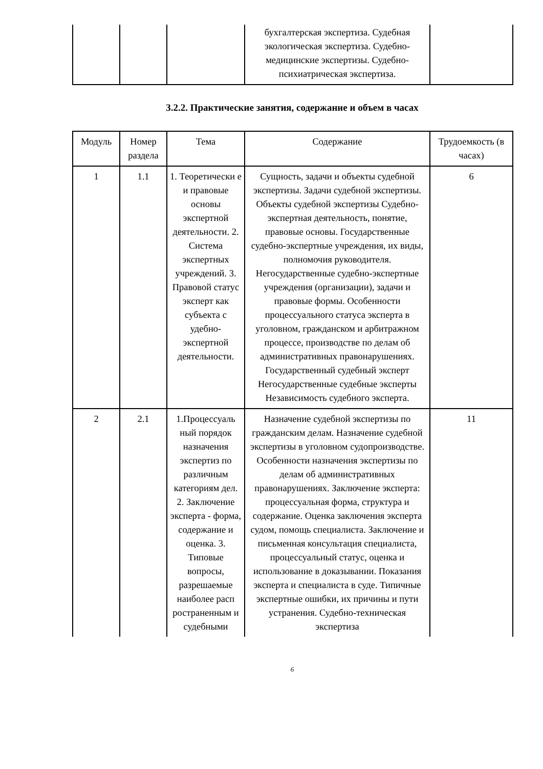| | | | бухгалтерская экспертиза. Судебная экологическая экспертиза. Судебно-медицинские экспертизы. Судебно-психиатрическая экспертиза. | |
3.2.2. Практические занятия, содержание и объем в часах
| Модуль | Номер раздела | Тема | Содержание | Трудоемкость (в часах) |
| --- | --- | --- | --- | --- |
| 1 | 1.1 | 1. Теоретически е и правовые основы экспертной деятельности. 2. Система экспертных учреждений. 3. Правовой статус эксперт как субъекта с удебно-экспертной деятельности. | Сущность, задачи и объекты судебной экспертизы. Задачи судебной экспертизы. Объекты судебной экспертизы Судебно-экспертная деятельность, понятие, правовые основы. Государственные судебно-экспертные учреждения, их виды, полномочия руководителя. Негосударственные судебно-экспертные учреждения (организации), задачи и правовые формы. Особенности процессуального статуса эксперта в уголовном, гражданском и арбитражном процессе, производстве по делам об административных правонарушениях. Государственный судебный эксперт Негосударственные судебные эксперты Независимость судебного эксперта. | 6 |
| 2 | 2.1 | 1.Процессуаль ный порядок назначения экспертиз по различным категориям дел. 2. Заключение эксперта - форма, содержание и оценка. 3. Типовые вопросы, разрешаемые наиболее расп ространенным и судебными | Назначение судебной экспертизы по гражданским делам. Назначение судебной экспертизы в уголовном судопроизводстве. Особенности назначения экспертизы по делам об административных правонарушениях. Заключение эксперта: процессуальная форма, структура и содержание. Оценка заключения эксперта судом, помощь специалиста. Заключение и письменная консультация специалиста, процессуальный статус, оценка и использование в доказывании. Показания эксперта и специалиста в суде. Типичные экспертные ошибки, их причины и пути устранения. Судебно-техническая экспертиза | 11 |
6